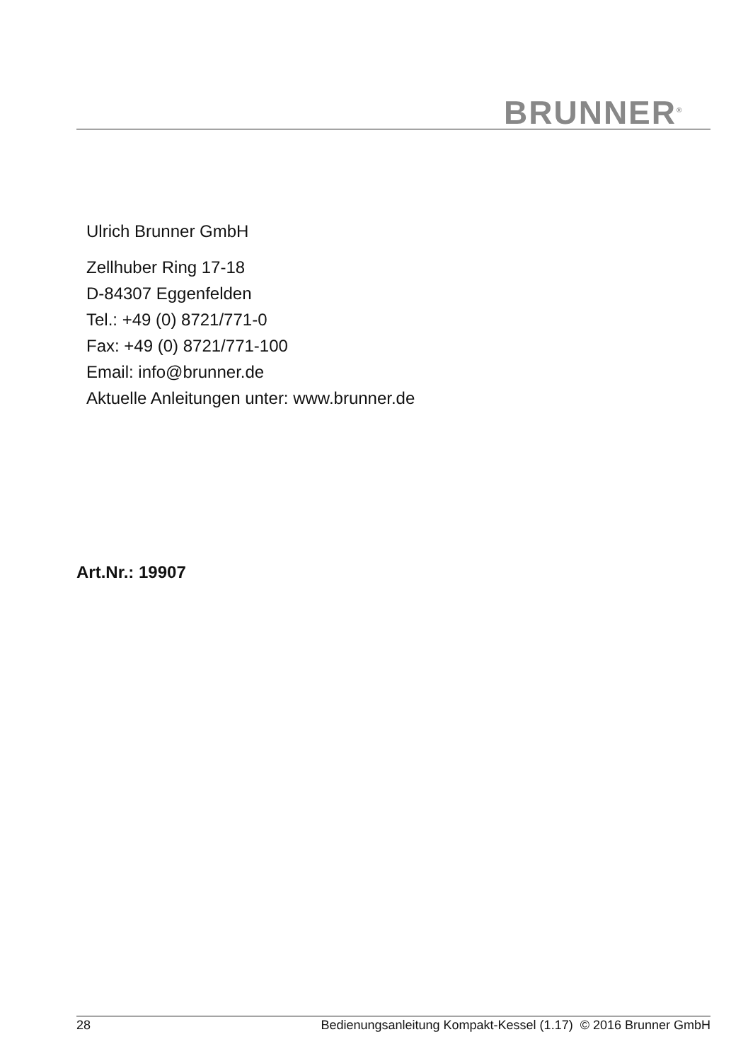BRUNNER<sup>®</sup>
Ulrich Brunner GmbH
Zellhuber Ring 17-18
D-84307 Eggenfelden
Tel.: +49 (0) 8721/771-0
Fax: +49 (0) 8721/771-100
Email: info@brunner.de
Aktuelle Anleitungen unter: www.brunner.de
Art.Nr.: 19907
28 Bedienungsanleitung Kompakt-Kessel (1.17) © 2016 Brunner GmbH